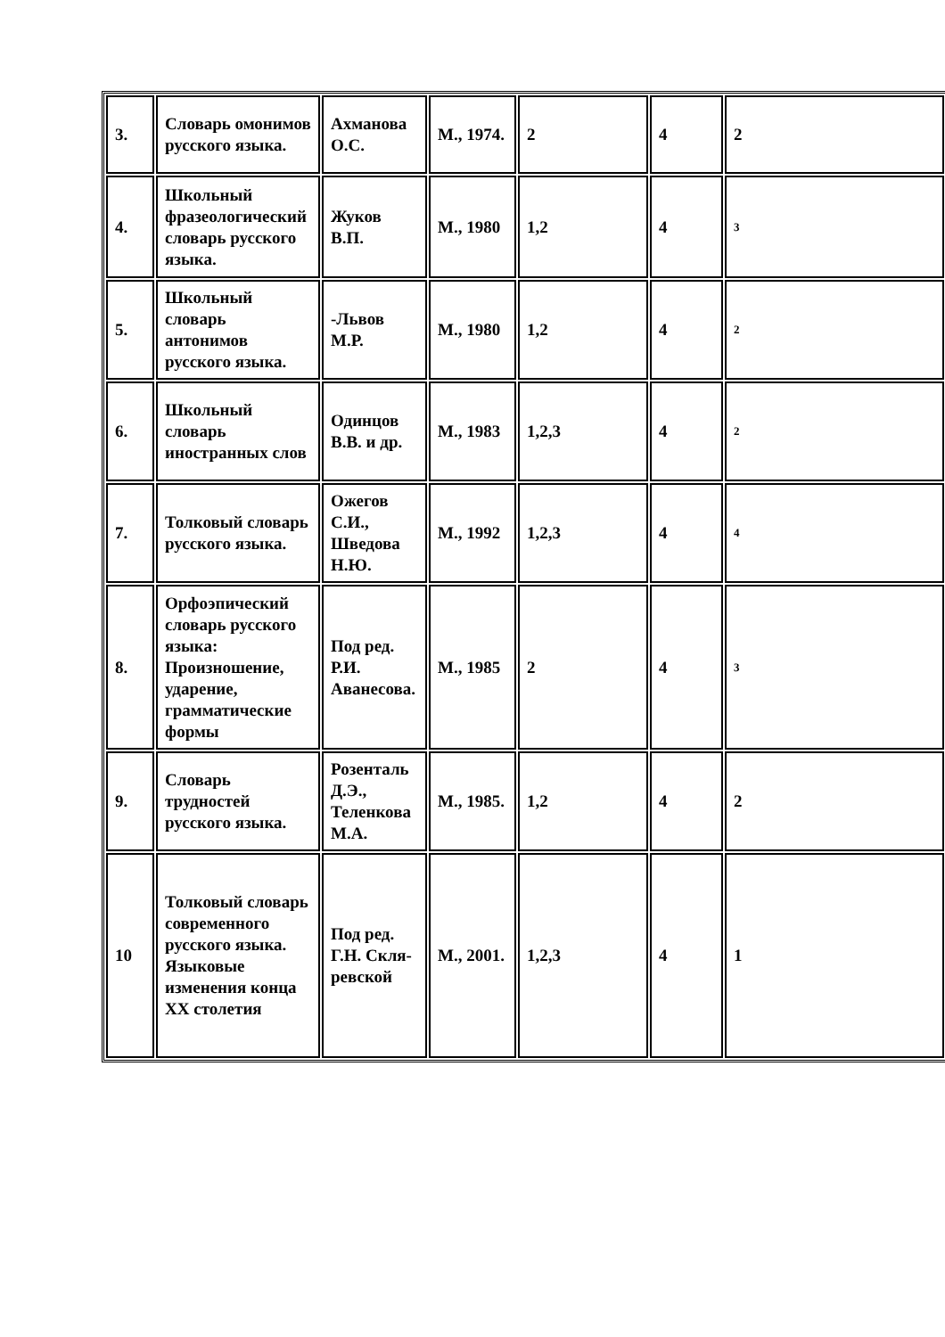| 3. | Словарь омонимов русского языка. | Ахманова О.С. | М., 1974. | 2 | 4 | 2 |
| 4. | Школьный фразеологический словарь русского языка. | Жуков В.П. | М., 1980 | 1,2 | 4 | 3 |
| 5. | Школьный словарь антонимов русского языка. | -Львов М.Р. | М., 1980 | 1,2 | 4 | 2 |
| 6. | Школьный словарь иностранных слов | Одинцов В.В. и др. | М., 1983 | 1,2,3 | 4 | 2 |
| 7. | Толковый словарь русского языка. | Ожегов С.И., Шведова Н.Ю. | М., 1992 | 1,2,3 | 4 | 4 |
| 8. | Орфоэпический словарь русского языка: Произношение, ударение, грамматические формы | Под ред. Р.И. Аванесова. | М., 1985 | 2 | 4 | 3 |
| 9. | Словарь трудностей русского языка. | Розенталь Д.Э., Теленкова М.А. | М., 1985. | 1,2 | 4 | 2 |
| 10 | Толковый словарь современного русского языка. Языковые изменения конца XX столетия | Под ред. Г.Н. Скля-ревской | М., 2001. | 1,2,3 | 4 | 1 |